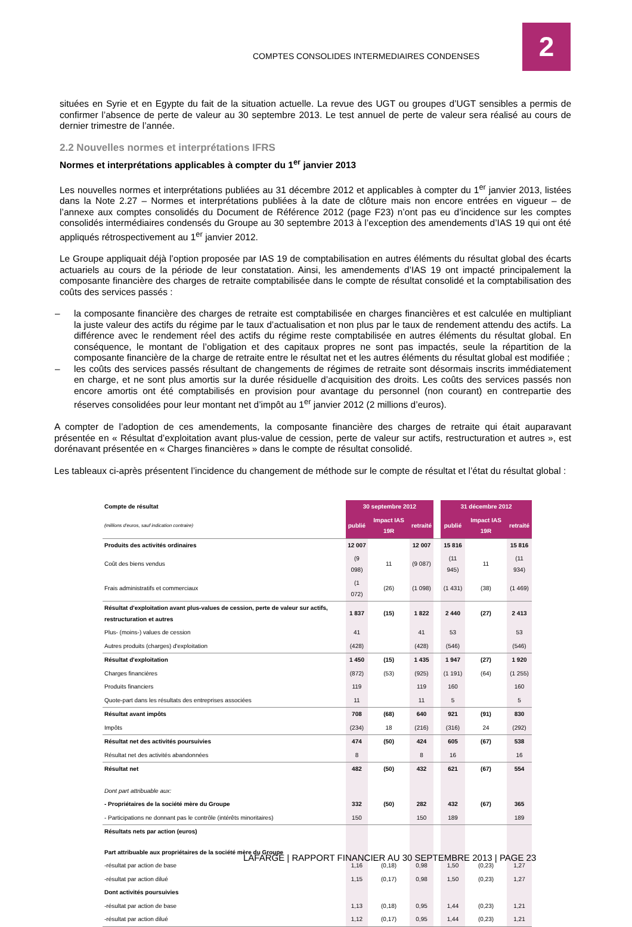COMPTES CONSOLIDES INTERMEDIAIRES CONDENSES
2
situées en Syrie et en Egypte du fait de la situation actuelle. La revue des UGT ou groupes d’UGT sensibles a permis de confirmer l’absence de perte de valeur au 30 septembre 2013. Le test annuel de perte de valeur sera réalisé au cours de dernier trimestre de l’année.
2.2 Nouvelles normes et interprétations IFRS
Normes et interprétations applicables à compter du 1<sup>er</sup> janvier 2013
Les nouvelles normes et interprétations publiées au 31 décembre 2012 et applicables à compter du 1<sup>er</sup> janvier 2013, listées dans la Note 2.27 – Normes et interprétations publiées à la date de clôture mais non encore entrées en vigueur – de l’annexe aux comptes consolidés du Document de Référence 2012 (page F23) n’ont pas eu d’incidence sur les comptes consolidés intermédiaires condensés du Groupe au 30 septembre 2013 à l’exception des amendements d’IAS 19 qui ont été appliqués rétrospectivement au 1<sup>er</sup> janvier 2012.
Le Groupe appliquait déjà l’option proposée par IAS 19 de comptabilisation en autres éléments du résultat global des écarts actuariels au cours de la période de leur constatation. Ainsi, les amendements d’IAS 19 ont impacté principalement la composante financière des charges de retraite comptabilisée dans le compte de résultat consolidé et la comptabilisation des coûts des services passés :
– la composante financière des charges de retraite est comptabilisée en charges financières et est calculée en multipliant la juste valeur des actifs du régime par le taux d’actualisation et non plus par le taux de rendement attendu des actifs. La différence avec le rendement réel des actifs du régime reste comptabilisée en autres éléments du résultat global. En conséquence, le montant de l’obligation et des capitaux propres ne sont pas impactés, seule la répartition de la composante financière de la charge de retraite entre le résultat net et les autres éléments du résultat global est modifiée ;
– les coûts des services passés résultant de changements de régimes de retraite sont désormais inscrits immédiatement en charge, et ne sont plus amortis sur la durée résiduelle d’acquisition des droits. Les coûts des services passés non encore amortis ont été comptabilisés en provision pour avantage du personnel (non courant) en contrepartie des réserves consolidées pour leur montant net d’impôt au 1<sup>er</sup> janvier 2012 (2 millions d’euros).
A compter de l’adoption de ces amendements, la composante financière des charges de retraite qui était auparavant présentée en « Résultat d’exploitation avant plus-value de cession, perte de valeur sur actifs, restructuration et autres », est dorénavant présentée en « Charges financières » dans le compte de résultat consolidé.
Les tableaux ci-après présentent l’incidence du changement de méthode sur le compte de résultat et l’état du résultat global :
| Compte de résultat | 30 septembre 2012 | | | | 31 décembre 2012 | | |
| --- | --- | --- | --- | --- | --- | --- | --- |
| (millions d'euros, sauf indication contraire) | publié | Impact IAS 19R | retraité | | publié | Impact IAS 19R | retraité |
| Produits des activités ordinaires | 12 007 | | 12 007 | | 15 816 | | 15 816 |
| Coût des biens vendus | (9 098) | 11 | (9 087) | | (11 945) | 11 | (11 934) |
| Frais administratifs et commerciaux | (1 072) | (26) | (1 098) | | (1 431) | (38) | (1 469) |
| Résultat d'exploitation avant plus-values de cession, perte de valeur sur actifs, restructuration et autres | 1 837 | (15) | 1 822 | | 2 440 | (27) | 2 413 |
| Plus- (moins-) values de cession | 41 | | 41 | | 53 | | 53 |
| Autres produits (charges) d'exploitation | (428) | | (428) | | (546) | | (546) |
| Résultat d'exploitation | 1 450 | (15) | 1 435 | | 1 947 | (27) | 1 920 |
| Charges financières | (872) | (53) | (925) | | (1 191) | (64) | (1 255) |
| Produits financiers | 119 | | 119 | | 160 | | 160 |
| Quote-part dans les résultats des entreprises associées | 11 | | 11 | | 5 | | 5 |
| Résultat avant impôts | 708 | (68) | 640 | | 921 | (91) | 830 |
| Impôts | (234) | 18 | (216) | | (316) | 24 | (292) |
| Résultat net des activités poursuivies | 474 | (50) | 424 | | 605 | (67) | 538 |
| Résultat net des activités abandonnées | 8 | | 8 | | 16 | | 16 |
| Résultat net | 482 | (50) | 432 | | 621 | (67) | 554 |
| Dont part attribuable aux: | | | | | | | |
| - Propriétaires de la société mère du Groupe | 332 | (50) | 282 | | 432 | (67) | 365 |
| - Participations ne donnant pas le contrôle (intérêts minoritaires) | 150 | | 150 | | 189 | | 189 |
| Résultats nets par action (euros) | | | | | | | |
| Part attribuable aux propriétaires de la société mère du Groupe | | | | | | | |
| -résultat par action de base | 1,16 | (0,18) | 0,98 | | 1,50 | (0,23) | 1,27 |
| -résultat par action dilué | 1,15 | (0,17) | 0,98 | | 1,50 | (0,23) | 1,27 |
| Dont activités poursuivies | | | | | | | |
| -résultat par action de base | 1,13 | (0,18) | 0,95 | | 1,44 | (0,23) | 1,21 |
| -résultat par action dilué | 1,12 | (0,17) | 0,95 | | 1,44 | (0,23) | 1,21 |
LAFARGE | RAPPORT FINANCIER AU 30 SEPTEMBRE 2013 | PAGE 23